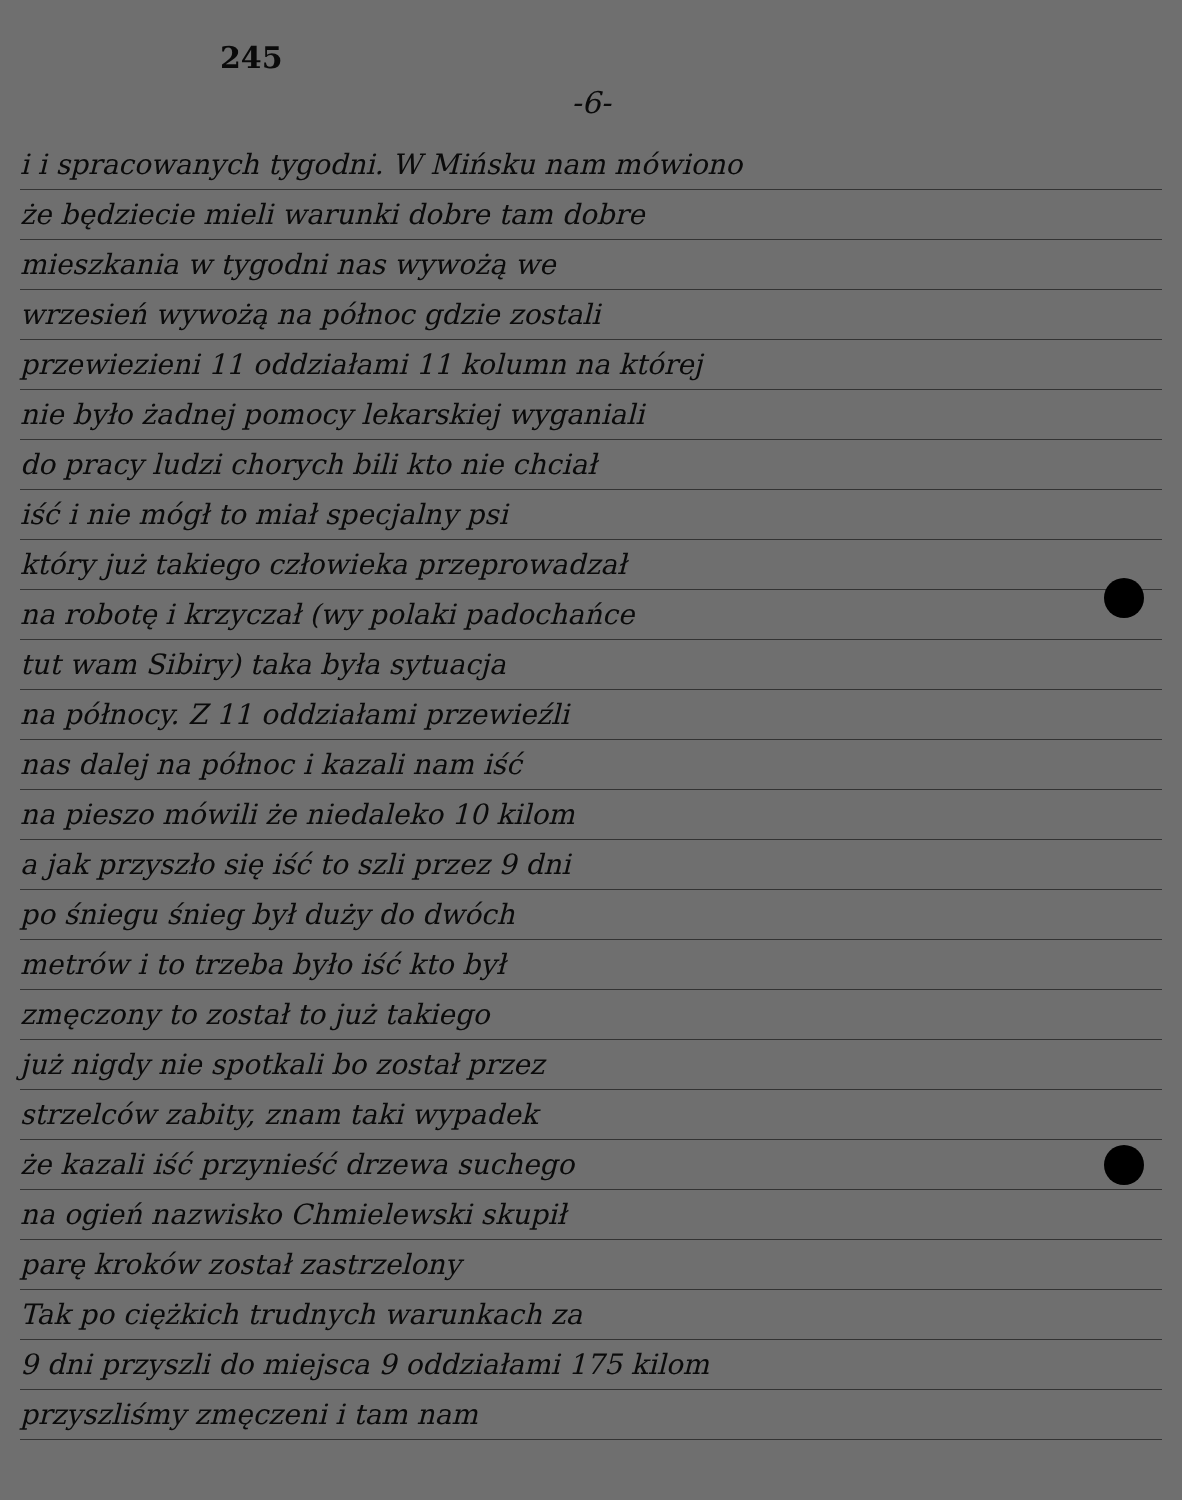245
-6-
i i spracowanych tygodni. W Mińsku nam mówiono
że będziecie mieli warunki dobre tam dobre
mieszkania w tygodni nas wywożą we
wrzesień wywożą na północ gdzie zostali
przewiezieni 11 oddziałami 11 kolumn na której
nie było żadnej pomocy lekarskiej wyganiali
do pracy ludzi chorych bili kto nie chciał
iść i nie mógł to miał specjalny psi
który już takiego człowieka przeprowadzał
na robotę i krzyczał (wy polaki padochańce
tut wam Sibiry) taka była sytuacja
na północy. Z 11 oddziałami przewieźli
nas dalej na północ i kazali nam iść
na pieszo mówili że niedaleko 10 kilom
a jak przyszło się iść to szli przez 9 dni
po śniegu śnieg był duży do dwóch
metrów i to trzeba było iść kto był
zmęczony to został to już takiego
już nigdy nie spotkali bo został przez
strzelców zabity, znam taki wypadek
że kazali iść przynieść drzewa suchego
na ogień nazwisko Chmielewski skupił
parę kroków został zastrzelony
Tak po ciężkich trudnych warunkach za
9 dni przyszli do miejsca 9 oddziałami 175 kilom
przyszliśmy zmęczeni i tam nam